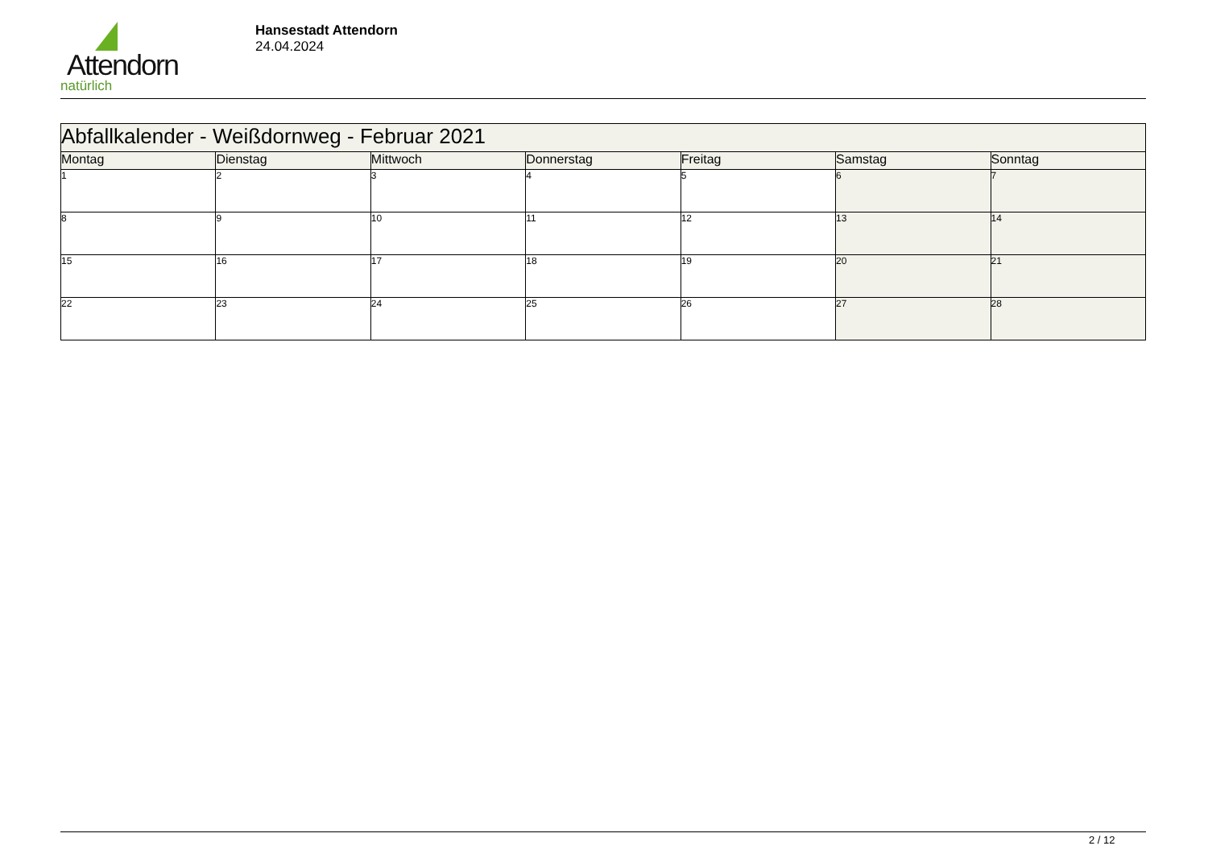Attendorn
natürlich
Hansestadt Attendorn
24.04.2024
| Abfallkalender - Weißdornweg - Februar 2021 | | | | | | |
| Montag | Dienstag | Mittwoch | Donnerstag | Freitag | Samstag | Sonntag |
| 1 | 2 | 3 | 4 | 5 | 6 | 7 |
| 8 | 9 | 10 | 11 | 12 | 13 | 14 |
| 15 | 16 | 17 | 18 | 19 | 20 | 21 |
| 22 | 23 | 24 | 25 | 26 | 27 | 28 |
2 / 12